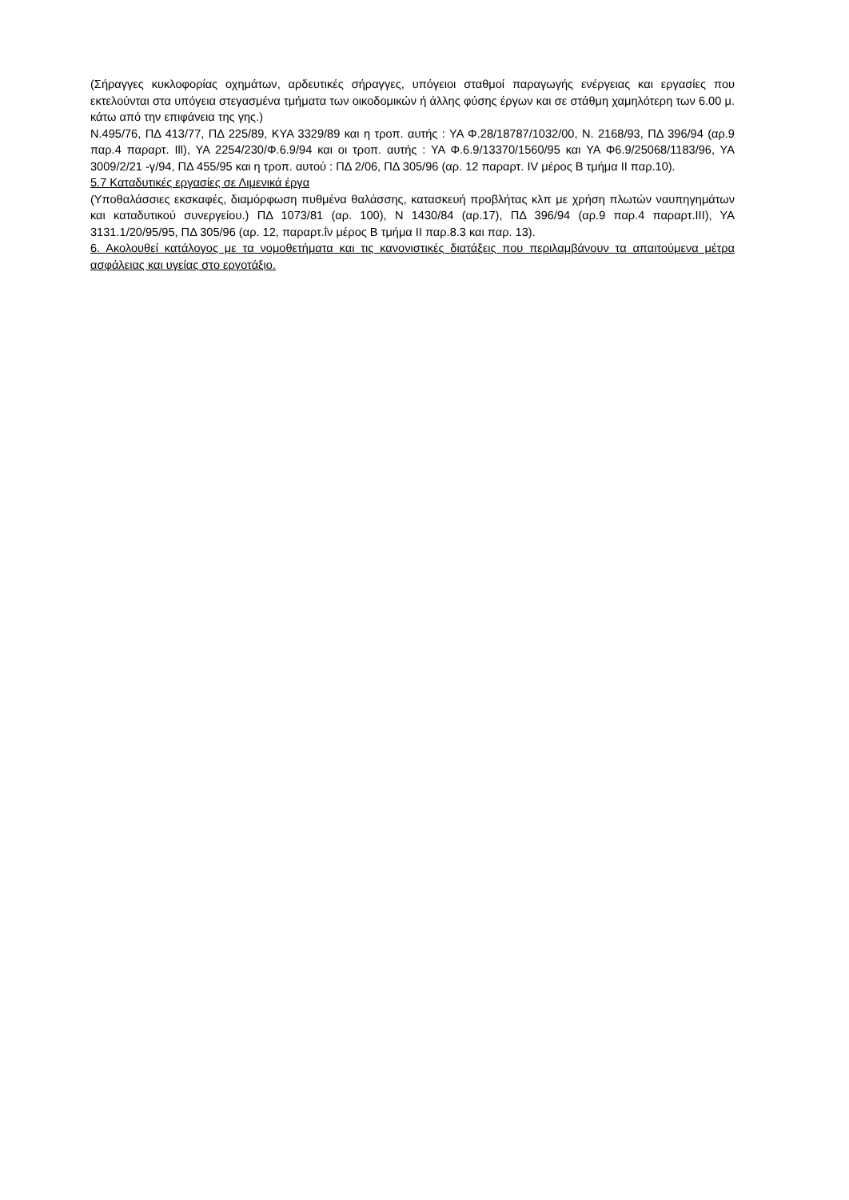(Σήραγγες κυκλοφορίας οχημάτων, αρδευτικές σήραγγες, υπόγειοι σταθμοί παραγωγής ενέργειας και εργασίες που εκτελούνται στα υπόγεια στεγασμένα τμήματα των οικοδομικών ή άλλης φύσης έργων και σε στάθμη χαμηλότερη των 6.00 μ. κάτω από την επιφάνεια της γης.)
Ν.495/76, ΠΔ 413/77, ΠΔ 225/89, ΚΥΑ 3329/89 και η τροπ. αυτής : ΥΑ Φ.28/18787/1032/00, Ν. 2168/93, ΠΔ 396/94 (αρ.9 παρ.4 παραρτ. Ill), ΥΑ 2254/230/Φ.6.9/94 και οι τροπ. αυτής : ΥΑ Φ.6.9/13370/1560/95 και ΥΑ Φ6.9/25068/1183/96, ΥΑ 3009/2/21 -γ/94, ΠΔ 455/95 και η τροπ. αυτού : ΠΔ 2/06, ΠΔ 305/96 (αρ. 12 παραρτ. IV μέρος Β τμήμα ΙΙ παρ.10).
5.7 Καταδυτικές εργασίες σε Λιμενικά έργα
(Υποθαλάσσιες εκσκαφές, διαμόρφωση πυθμένα θαλάσσης, κατασκευή προβλήτας κλπ με χρήση πλωτών ναυπηγημάτων και καταδυτικού συνεργείου.) ΠΔ 1073/81 (αρ. 100), Ν 1430/84 (αρ.17), ΠΔ 396/94 (αρ.9 παρ.4 παραρτ.ΙΙΙ), ΥΑ 3131.1/20/95/95, ΠΔ 305/96 (αρ. 12, παραρτ.ΐν μέρος Β τμήμα ΙΙ παρ.8.3 και παρ. 13).
6. Ακολουθεί κατάλογος με τα νομοθετήματα και τις κανονιστικές διατάξεις που περιλαμβάνουν τα απαιτούμενα μέτρα ασφάλειας και υγείας στο εργοτάξιο.